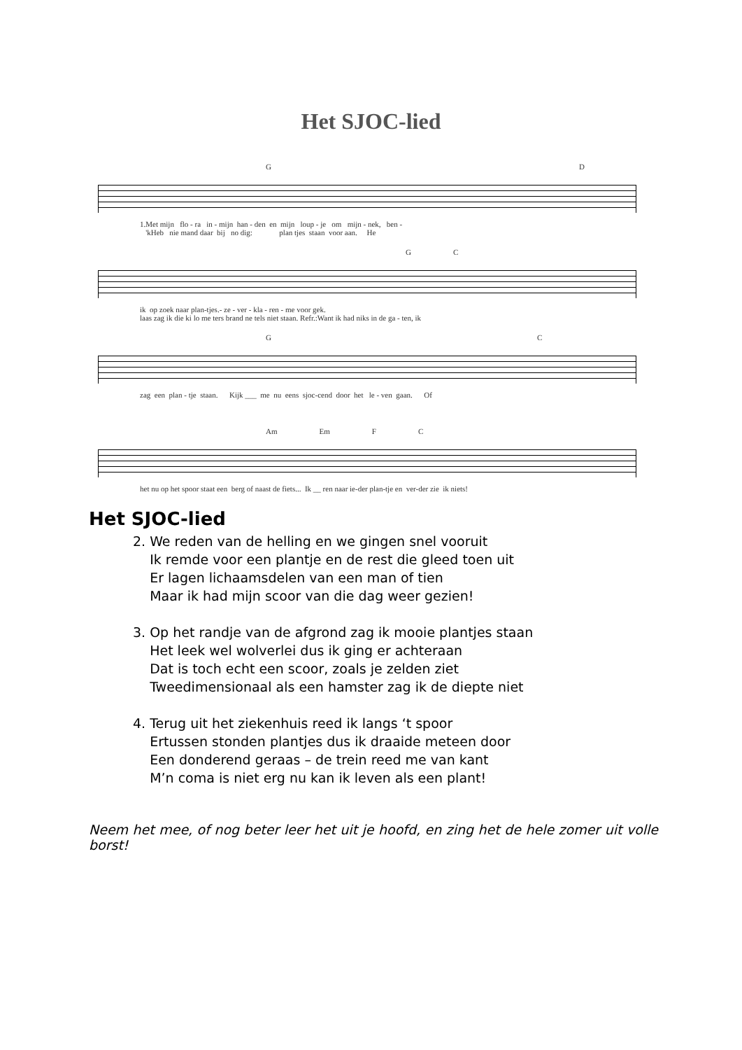Het SJOC-lied
G D
1.Met mijn flo - ra in - mijn han - den en mijn loup - je om mijn - nek, ben -
'kHeb nie mand daar bij no dig: plan tjes staan voor aan. He
G C
ik op zoek naar plan-tjes.- ze - ver - kla - ren - me voor gek.
laas zag ik die ki lo me ters brand ne tels niet staan. Refr.:Want ik had niks in de ga - ten, ik
G C
zag een plan - tje staan. Kijk ___ me nu eens sjoc-cend door het le - ven gaan. Of
Am Em F C
het nu op het spoor staat een berg of naast de fiets... Ik __ ren naar ie-der plan-tje en ver-der zie ik niets!
Het SJOC-lied
2. We reden van de helling en we gingen snel vooruit
Ik remde voor een plantje en de rest die gleed toen uit
Er lagen lichaamsdelen van een man of tien
Maar ik had mijn scoor van die dag weer gezien!
3. Op het randje van de afgrond zag ik mooie plantjes staan
Het leek wel wolverlei dus ik ging er achteraan
Dat is toch echt een scoor, zoals je zelden ziet
Tweedimensionaal als een hamster zag ik de diepte niet
4. Terug uit het ziekenhuis reed ik langs ‘t spoor
Ertussen stonden plantjes dus ik draaide meteen door
Een donderend geraas – de trein reed me van kant
M’n coma is niet erg nu kan ik leven als een plant!
Neem het mee, of nog beter leer het uit je hoofd, en zing het de hele zomer uit volle borst!